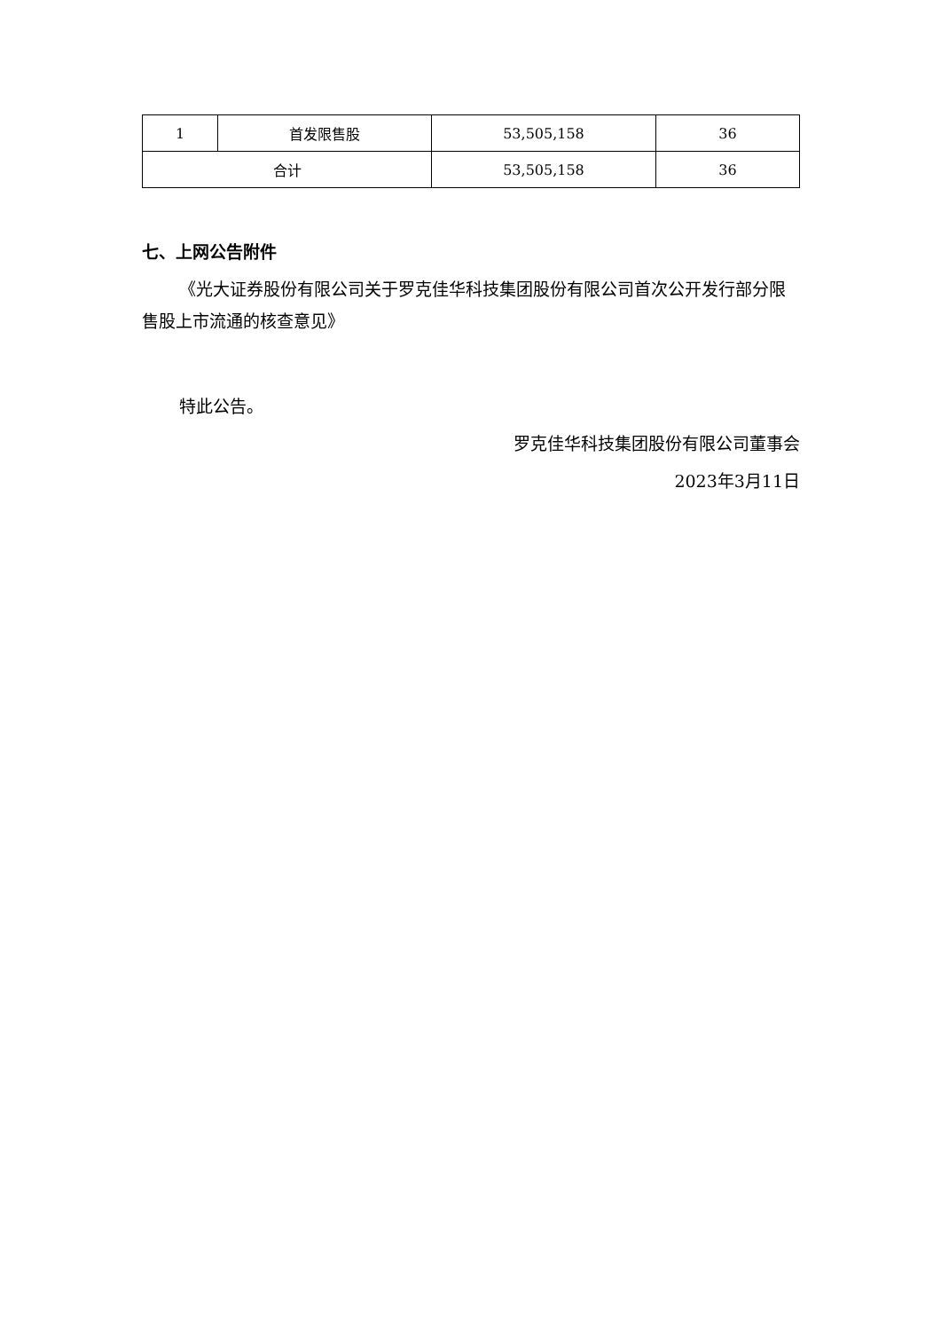| 1 | 首发限售股 | 53,505,158 | 36 |
| 合计 | | 53,505,158 | 36 |
七、上网公告附件
《光大证券股份有限公司关于罗克佳华科技集团股份有限公司首次公开发行部分限售股上市流通的核查意见》
特此公告。
罗克佳华科技集团股份有限公司董事会
2023年3月11日